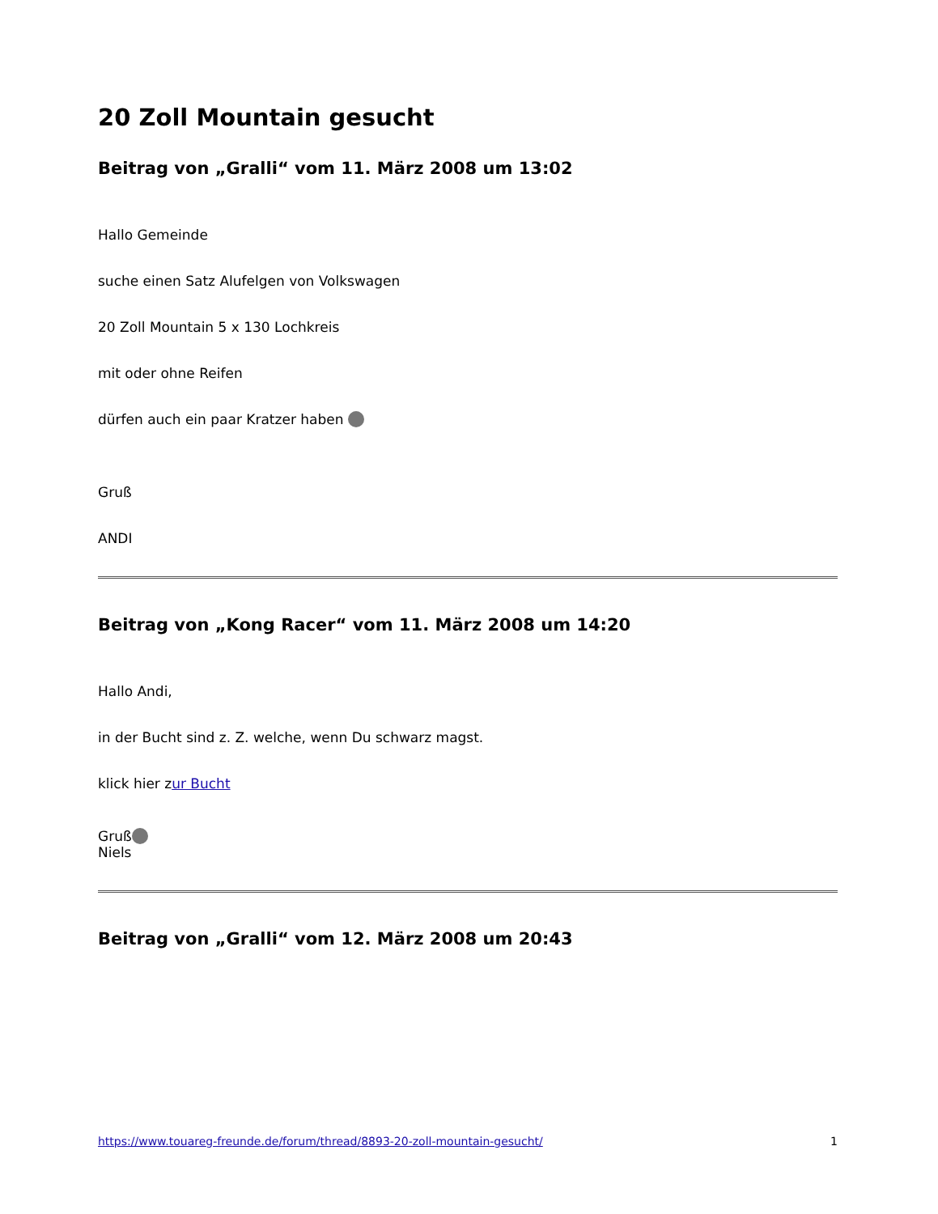20 Zoll Mountain gesucht
Beitrag von „Gralli“ vom 11. März 2008 um 13:02
Hallo Gemeinde
suche einen Satz Alufelgen von Volkswagen
20 Zoll Mountain 5 x 130 Lochkreis
mit oder ohne Reifen
dürfen auch ein paar Kratzer haben
Gruß
ANDI
Beitrag von „Kong Racer“ vom 11. März 2008 um 14:20
Hallo Andi,
in der Bucht sind z. Z. welche, wenn Du schwarz magst.
klick hier zur Bucht
Gruß
Niels
Beitrag von „Gralli“ vom 12. März 2008 um 20:43
https://www.touareg-freunde.de/forum/thread/8893-20-zoll-mountain-gesucht/ 1